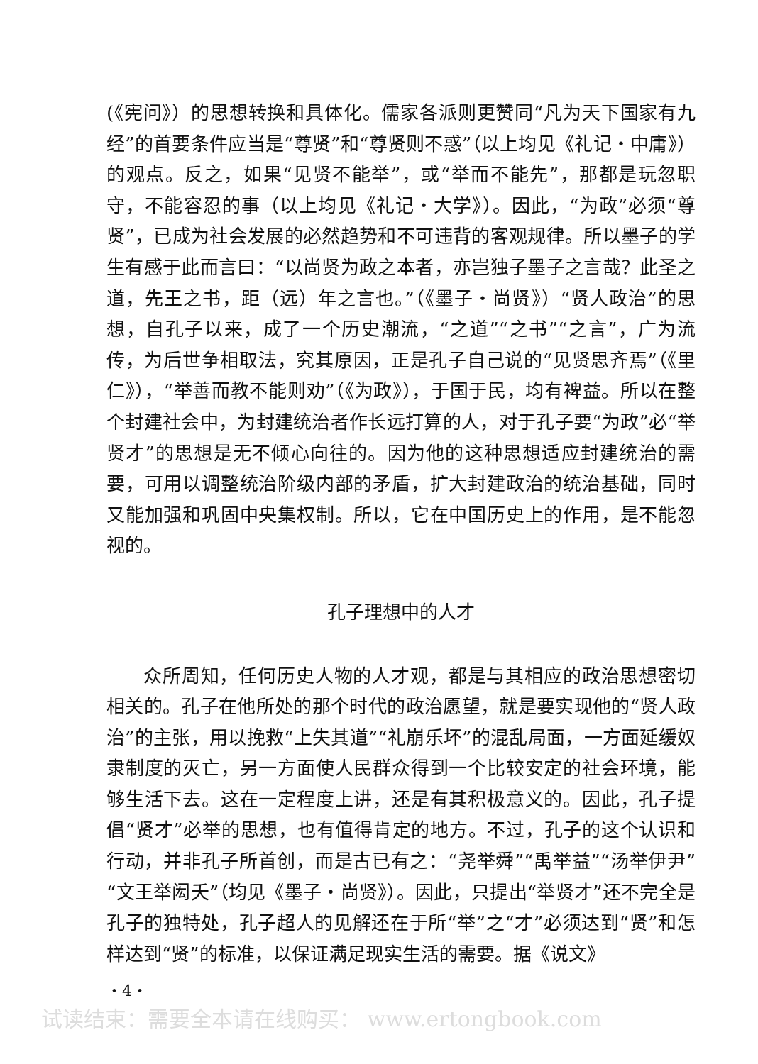(《宪问》）的思想转换和具体化。儒家各派则更赞同“凡为天下国家有九经”的首要条件应当是“尊贤”和“尊贤则不惑”（以上均见《礼记・中庸》）的观点。反之，如果“见贤不能举”，或“举而不能先”，那都是玩忽职守，不能容忍的事（以上均见《礼记・大学》）。因此，“为政”必须“尊贤”，已成为社会发展的必然趋势和不可违背的客观规律。所以墨子的学生有感于此而言曰：“以尚贤为政之本者，亦岂独子墨子之言哉？此圣之道，先王之书，距（远）年之言也。”（《墨子・尚贤》）“贤人政治”的思想，自孔子以来，成了一个历史潮流，“之道”“之书”“之言”，广为流传，为后世争相取法，究其原因，正是孔子自己说的“见贤思齐焉”（《里仁》），“举善而教不能则劝”（《为政》），于国于民，均有裨益。所以在整个封建社会中，为封建统治者作长远打算的人，对于孔子要“为政”必“举贤才”的思想是无不倾心向往的。因为他的这种思想适应封建统治的需要，可用以调整统治阶级内部的矛盾，扩大封建政治的统治基础，同时又能加强和巩固中央集权制。所以，它在中国历史上的作用，是不能忽视的。
孔子理想中的人才
众所周知，任何历史人物的人才观，都是与其相应的政治思想密切相关的。孔子在他所处的那个时代的政治愿望，就是要实现他的“贤人政治”的主张，用以挽救“上失其道”“礼崩乐坏”的混乱局面，一方面延缓奴隶制度的灭亡，另一方面使人民群众得到一个比较安定的社会环境，能够生活下去。这在一定程度上讲，还是有其积极意义的。因此，孔子提倡“贤才”必举的思想，也有值得肯定的地方。不过，孔子的这个认识和行动，并非孔子所首创，而是古已有之：“尧举舜”“禹举益”“汤举伊尹”“文王举闳夭”（均见《墨子・尚贤》）。因此，只提出“举贤才”还不完全是孔子的独特处，孔子超人的见解还在于所“举”之“才”必须达到“贤”和怎样达到“贤”的标准，以保证满足现实生活的需要。据《说文》
・4・
试读结束：需要全本请在线购买： www.ertongbook.com